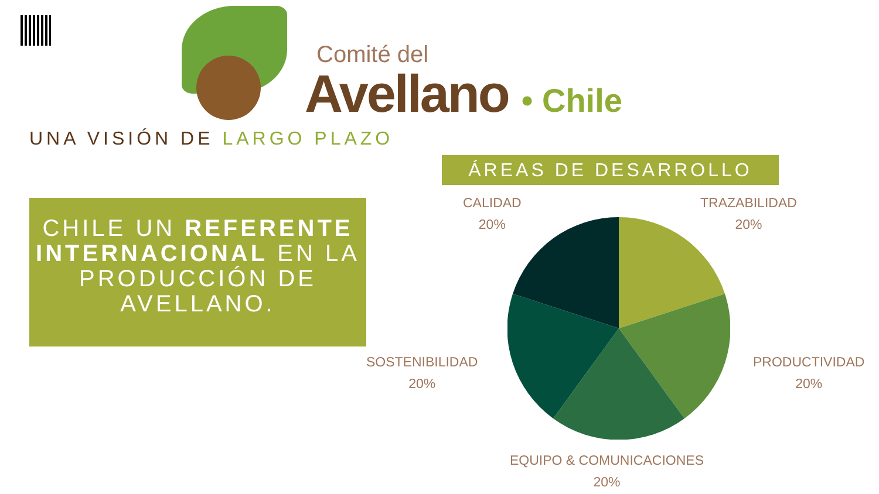Comité del
Avellano • Chile
UNA VISIÓN DE LARGO PLAZO
CHILE UN REFERENTE INTERNACIONAL EN LA PRODUCCIÓN DE AVELLANO.
ÁREAS DE DESARROLLO
CALIDAD
20%
TRAZABILIDAD
20%
PRODUCTIVIDAD
20%
SOSTENIBILIDAD
20%
EQUIPO & COMUNICACIONES
20%